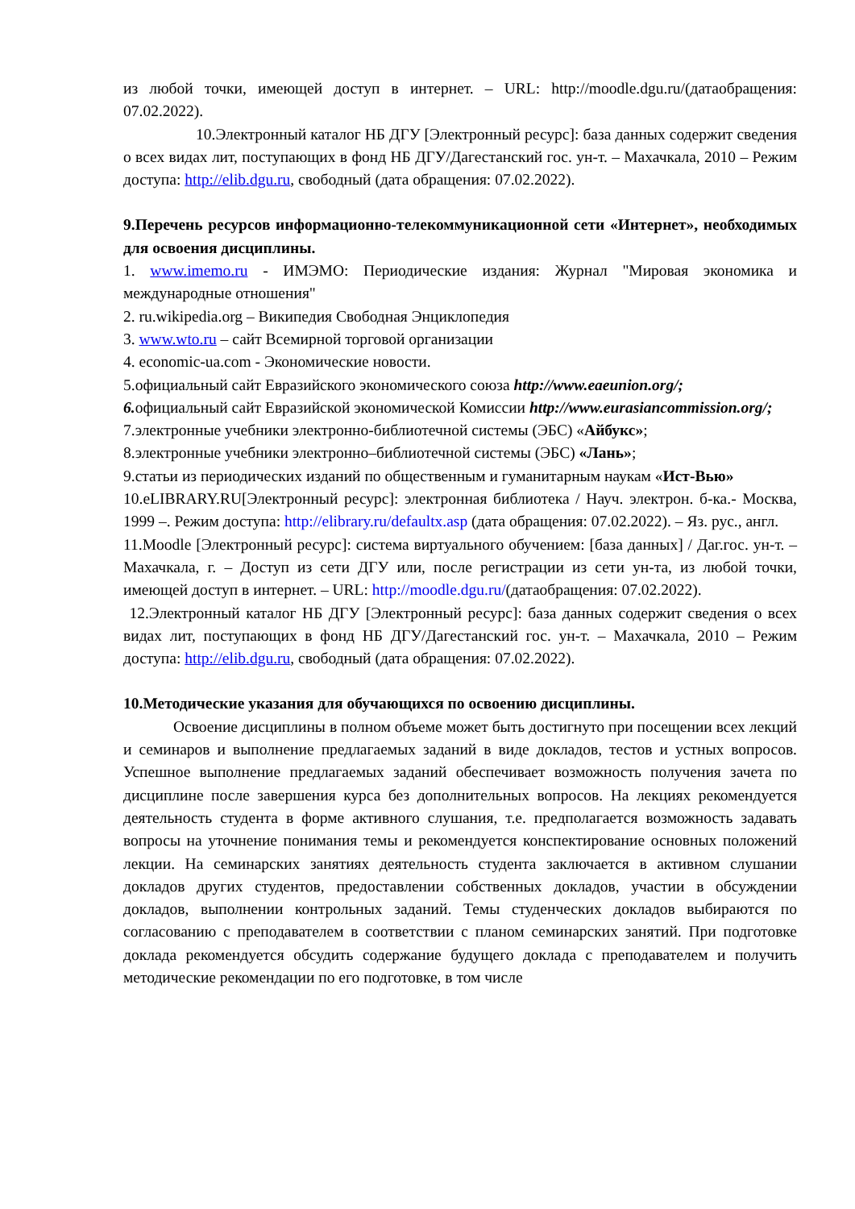из любой точки, имеющей доступ в интернет. – URL: http://moodle.dgu.ru/(датаобращения: 07.02.2022).
10.Электронный каталог НБ ДГУ [Электронный ресурс]: база данных содержит сведения о всех видах лит, поступающих в фонд НБ ДГУ/Дагестанский гос. ун-т. – Махачкала, 2010 – Режим доступа: http://elib.dgu.ru, свободный (дата обращения: 07.02.2022).
9.Перечень ресурсов информационно-телекоммуникационной сети «Интернет», необходимых для освоения дисциплины.
1. www.imemo.ru - ИМЭМО: Периодические издания: Журнал "Мировая экономика и международные отношения"
2. ru.wikipedia.org – Википедия Свободная Энциклопедия
3. www.wto.ru – сайт Всемирной торговой организации
4. economic-ua.com - Экономические новости.
5.официальный сайт Евразийского экономического союза http://www.eaeunion.org/;
6. официальный сайт Евразийской экономической Комиссии http://www.eurasiancommission.org/;
7.электронные учебники электронно-библиотечной системы (ЭБС) «Айбукс»;
8.электронные учебники электронно–библиотечной системы (ЭБС) «Лань»;
9.статьи из периодических изданий по общественным и гуманитарным наукам «Ист-Вью»
10.eLIBRARY.RU[Электронный ресурс]: электронная библиотека / Науч. электрон. б-ка.- Москва, 1999 –. Режим доступа: http://elibrary.ru/defaultx.asp (дата обращения: 07.02.2022). – Яз. рус., англ.
11.Moodle [Электронный ресурс]: система виртуального обучением: [база данных] / Даг.гос. ун-т. – Махачкала, г. – Доступ из сети ДГУ или, после регистрации из сети ун-та, из любой точки, имеющей доступ в интернет. – URL: http://moodle.dgu.ru/(датаобращения: 07.02.2022).
12.Электронный каталог НБ ДГУ [Электронный ресурс]: база данных содержит сведения о всех видах лит, поступающих в фонд НБ ДГУ/Дагестанский гос. ун-т. – Махачкала, 2010 – Режим доступа: http://elib.dgu.ru, свободный (дата обращения: 07.02.2022).
10.Методические указания для обучающихся по освоению дисциплины.
Освоение дисциплины в полном объеме может быть достигнуто при посещении всех лекций и семинаров и выполнение предлагаемых заданий в виде докладов, тестов и устных вопросов. Успешное выполнение предлагаемых заданий обеспечивает возможность получения зачета по дисциплине после завершения курса без дополнительных вопросов. На лекциях рекомендуется деятельность студента в форме активного слушания, т.е. предполагается возможность задавать вопросы на уточнение понимания темы и рекомендуется конспектирование основных положений лекции. На семинарских занятиях деятельность студента заключается в активном слушании докладов других студентов, предоставлении собственных докладов, участии в обсуждении докладов, выполнении контрольных заданий. Темы студенческих докладов выбираются по согласованию с преподавателем в соответствии с планом семинарских занятий. При подготовке доклада рекомендуется обсудить содержание будущего доклада с преподавателем и получить методические рекомендации по его подготовке, в том числе